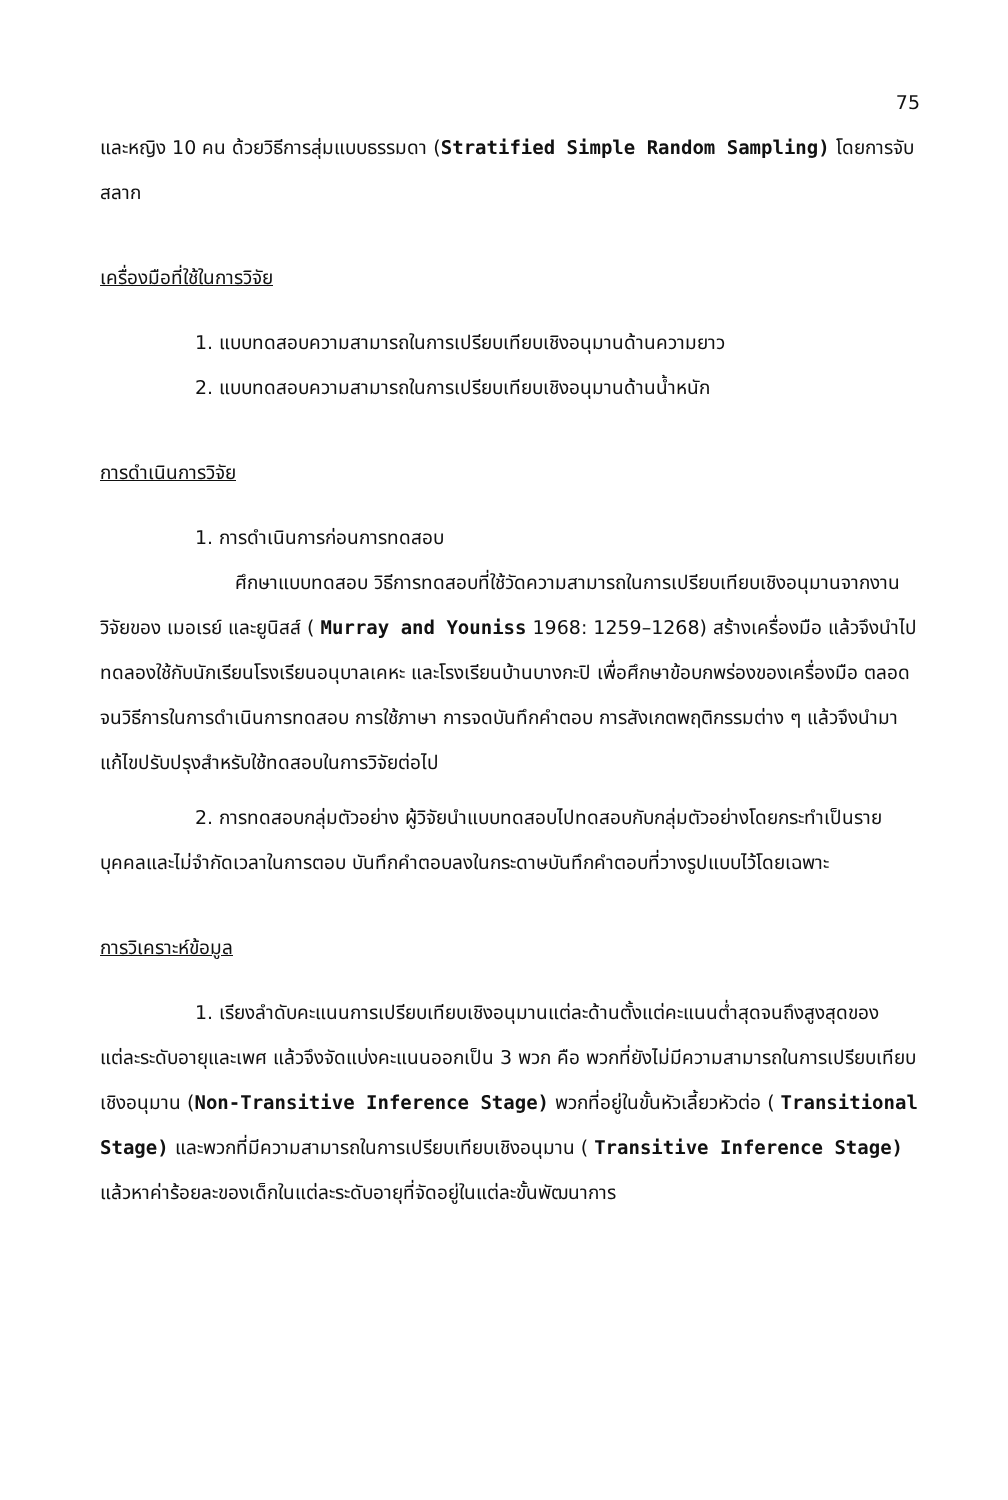75
และหญิง 10 คน ด้วยวิธีการสุ่มแบบธรรมดา (Stratified Simple Random Sampling) โดยการจับสลาก
เครื่องมือที่ใช้ในการวิจัย
1. แบบทดสอบความสามารถในการเปรียบเทียบเชิงอนุมานด้านความยาว
2. แบบทดสอบความสามารถในการเปรียบเทียบเชิงอนุมานด้านน้ำหนัก
การดำเนินการวิจัย
1. การดำเนินการก่อนการทดสอบ
ศึกษาแบบทดสอบ วิธีการทดสอบที่ใช้วัดความสามารถในการเปรียบเทียบเชิงอนุมานจากงานวิจัยของ เมอเรย์ และยูนิสส์ ( Murray and Youniss 1968: 1259–1268) สร้างเครื่องมือ แล้วจึงนำไปทดลองใช้กับนักเรียนโรงเรียนอนุบาลเคหะ และโรงเรียนบ้านบางกะปิ เพื่อศึกษาข้อบกพร่องของเครื่องมือ ตลอดจนวิธีการในการดำเนินการทดสอบ การใช้ภาษา การจดบันทึกคำตอบ การสังเกตพฤติกรรมต่าง ๆ แล้วจึงนำมาแก้ไขปรับปรุงสำหรับใช้ทดสอบในการวิจัยต่อไป
2. การทดสอบกลุ่มตัวอย่าง ผู้วิจัยนำแบบทดสอบไปทดสอบกับกลุ่มตัวอย่างโดยกระทำเป็นรายบุคคลและไม่จำกัดเวลาในการตอบ บันทึกคำตอบลงในกระดาษบันทึกคำตอบที่วางรูปแบบไว้โดยเฉพาะ
การวิเคราะห์ข้อมูล
1. เรียงลำดับคะแนนการเปรียบเทียบเชิงอนุมานแต่ละด้านตั้งแต่คะแนนต่ำสุดจนถึงสูงสุดของแต่ละระดับอายุและเพศ แล้วจึงจัดแบ่งคะแนนออกเป็น 3 พวก คือ พวกที่ยังไม่มีความสามารถในการเปรียบเทียบเชิงอนุมาน (Non-Transitive Inference Stage) พวกที่อยู่ในขั้นหัวเลี้ยวหัวต่อ ( Transitional Stage) และพวกที่มีความสามารถในการเปรียบเทียบเชิงอนุมาน ( Transitive Inference Stage) แล้วหาค่าร้อยละของเด็กในแต่ละระดับอายุที่จัดอยู่ในแต่ละขั้นพัฒนาการ